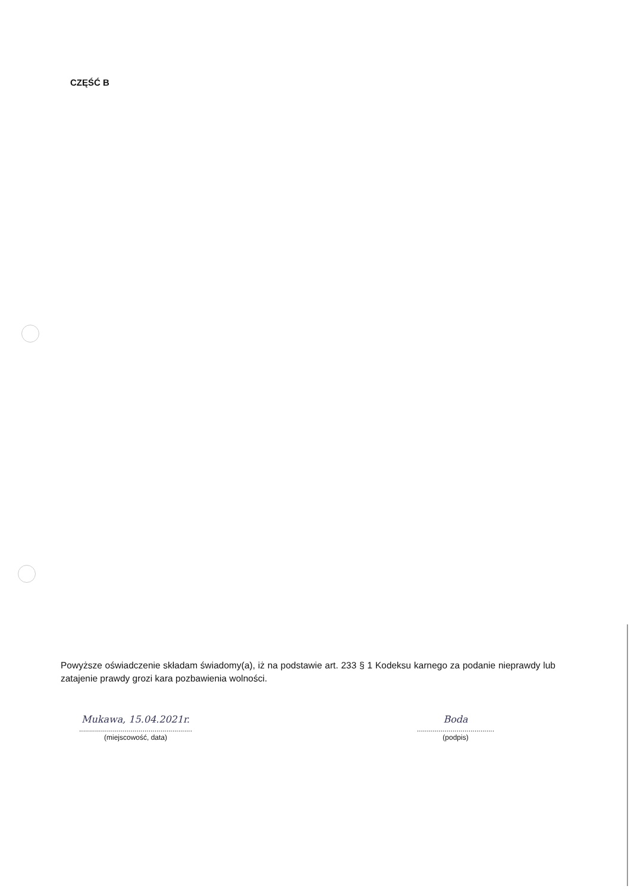CZĘŚĆ B
Powyższe oświadczenie składam świadomy(a), iż na podstawie art. 233 § 1 Kodeksu karnego za podanie nieprawdy lub zatajenie prawdy grozi kara pozbawienia wolności.
Mukawa, 15.04.2021r.
.........................................................
(miejscowość, data)
Boda
.......................................
(podpis)